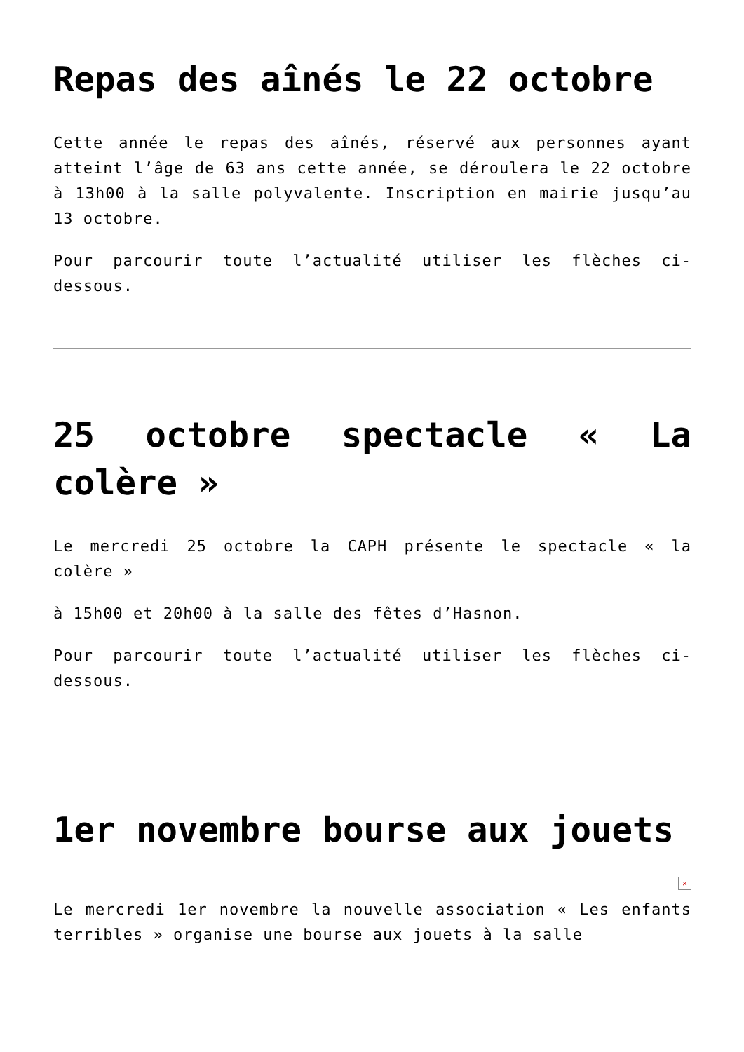Repas des aînés le 22 octobre
Cette année le repas des aînés, réservé aux personnes ayant atteint l’âge de 63 ans cette année, se déroulera le 22 octobre à 13h00 à la salle polyvalente. Inscription en mairie jusqu’au 13 octobre.
Pour parcourir toute l’actualité utiliser les flèches ci-dessous.
25 octobre spectacle « La colère »
Le mercredi 25 octobre la CAPH présente le spectacle « la colère »
à 15h00 et 20h00 à la salle des fêtes d’Hasnon.
Pour parcourir toute l’actualité utiliser les flèches ci-dessous.
1er novembre bourse aux jouets
✕
Le mercredi 1er novembre la nouvelle association « Les enfants terribles » organise une bourse aux jouets à la salle